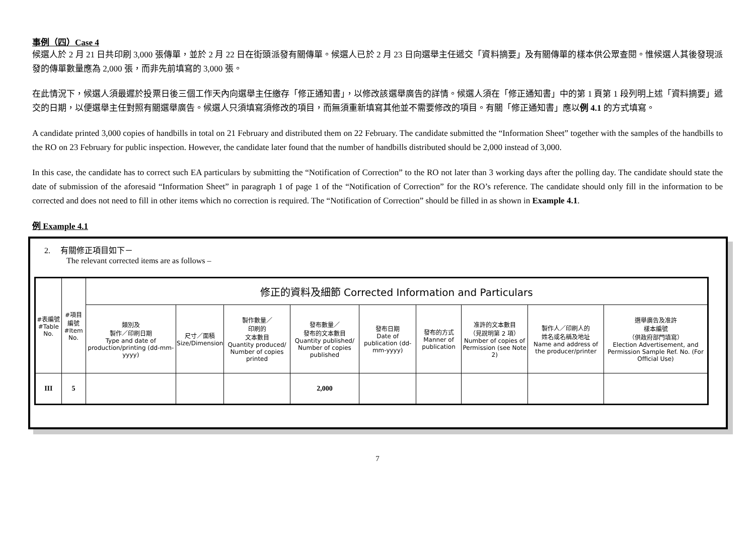事例（四）Case 4
候選人於 2 月 21 日共印刷 3,000 張傳單，並於 2 月 22 日在街頭派發有關傳單。候選人已於 2 月 23 日向選舉主任遞交「資料摘要」及有關傳單的樣本供公眾查閱。惟候選人其後發現派發的傳單數量應為 2,000 張，而非先前填寫的 3,000 張。
在此情況下，候選人須最遲於投票日後三個工作天內向選舉主任繳存「修正通知書」，以修改該選舉廣告的詳情。候選人須在「修正通知書」中的第 1 頁第 1 段列明上述「資料摘要」遞交的日期，以便選舉主任對照有關選舉廣告。候選人只須填寫須修改的項目，而無須重新填寫其他並不需要修改的項目。有關「修正通知書」應以例 4.1 的方式填寫。
A candidate printed 3,000 copies of handbills in total on 21 February and distributed them on 22 February. The candidate submitted the “Information Sheet” together with the samples of the handbills to the RO on 23 February for public inspection. However, the candidate later found that the number of handbills distributed should be 2,000 instead of 3,000.
In this case, the candidate has to correct such EA particulars by submitting the “Notification of Correction” to the RO not later than 3 working days after the polling day. The candidate should state the date of submission of the aforesaid “Information Sheet” in paragraph 1 of page 1 of the “Notification of Correction” for the RO’s reference. The candidate should only fill in the information to be corrected and does not need to fill in other items which no correction is required. The “Notification of Correction” should be filled in as shown in Example 4.1.
例 Example 4.1
2. 有關修正項目如下－
The relevant corrected items are as follows –
| #表編號 #Table No. | #項目編號 #Item No. | 修正的資料及細節 Corrected Information and Particulars | | | | | | | | |
| --- | --- | --- | --- | --- | --- | --- | --- | --- | --- | --- |
| | | 類別及 製作／印刷日期 Type and date of production/printing (dd-mm-yyyy) | 尺寸／面積 Size/Dimension | 製作數量／ 印刷的 文本數目 Quantity produced/ Number of copies printed | 發布數量／ 發布的文本數目 Quantity published/ Number of copies published | 發布日期 Date of publication (dd-mm-yyyy) | 發布的方式 Manner of publication | 准許的文本數目 （見說明第 2 項） Number of copies of Permission (see Note 2) | 製作人／印刷人的 姓名或名稱及地址 Name and address of the producer/printer | 選舉廣告及准許 樣本編號 （供政府部門填寫） Election Advertisement, and Permission Sample Ref. No. (For Official Use) |
| III | 5 | | | | 2,000 | | | | | |
7